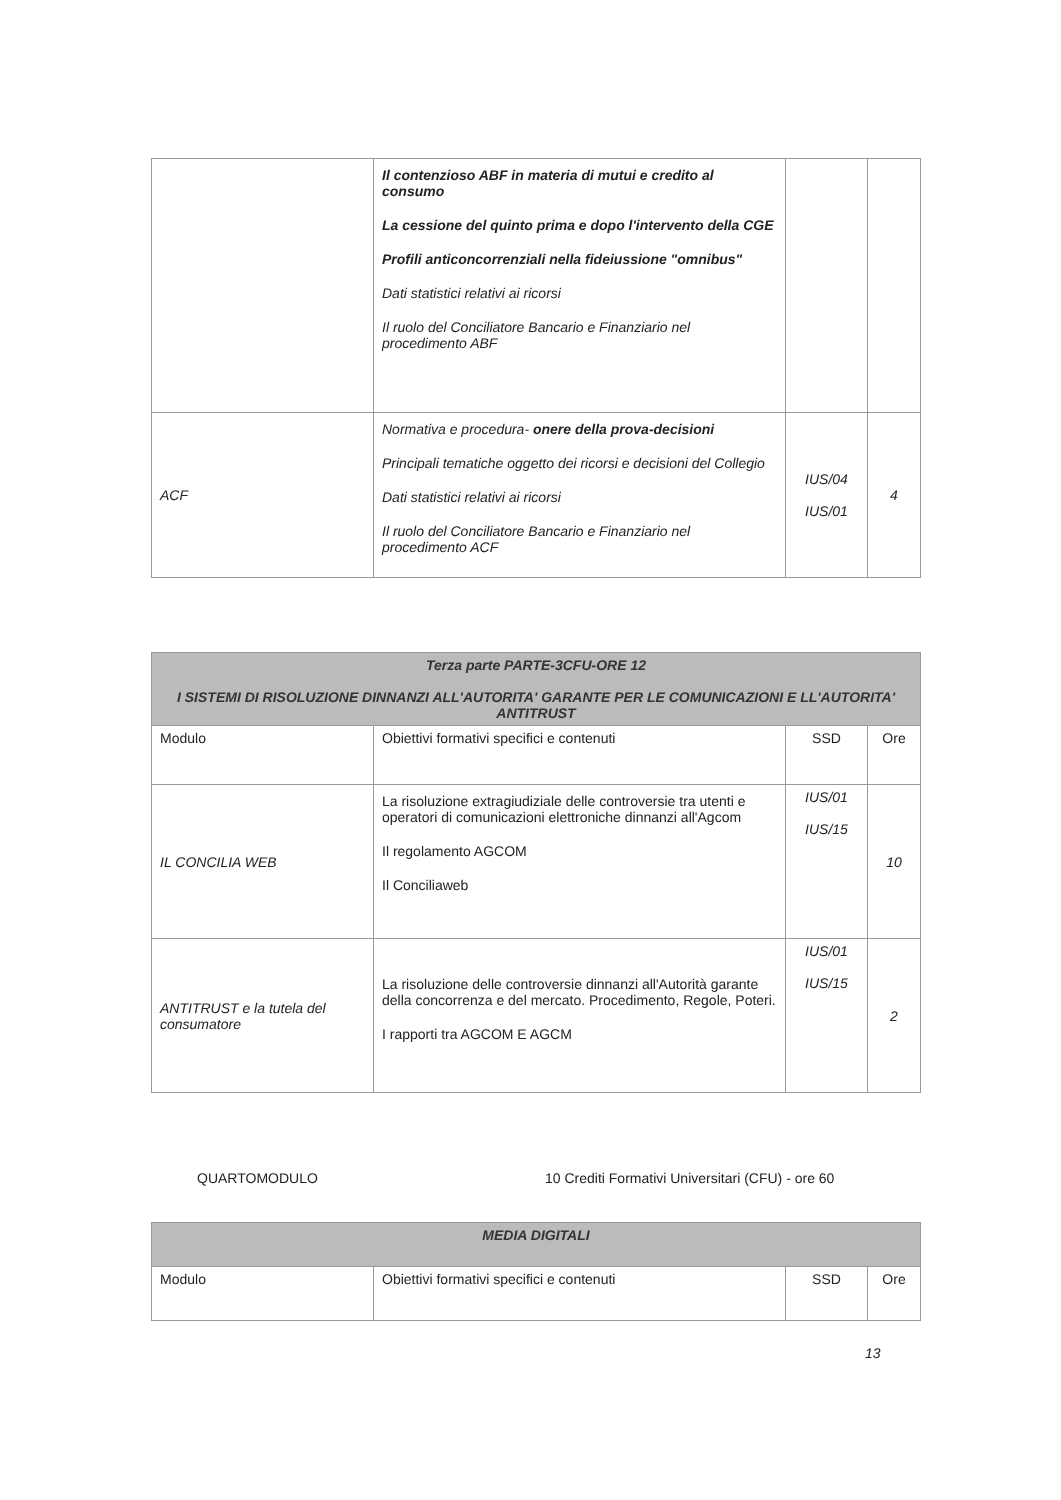| | Il contenzioso ABF in materia di mutui e credito al consumo La cessione del quinto prima e dopo l'intervento della CGE Profili anticoncorrenziali nella fideiussione "omnibus" Dati statistici relativi ai ricorsi Il ruolo del Conciliatore Bancario e Finanziario nel procedimento ABF | | |
| ACF | Normativa e procedura- onere della prova-decisioni Principali tematiche oggetto dei ricorsi e decisioni del Collegio Dati statistici relativi ai ricorsi Il ruolo del Conciliatore Bancario e Finanziario nel procedimento ACF | IUS/04 IUS/01 | 4 |
| Terza parte PARTE-3CFU-ORE 12 I SISTEMI DI RISOLUZIONE DINNANZI ALL'AUTORITA' GARANTE PER LE COMUNICAZIONI E LL'AUTORITA' ANTITRUST | | | |
| --- | --- | --- | --- |
| Modulo | Obiettivi formativi specifici e contenuti | SSD | Ore |
| IL CONCILIA WEB | La risoluzione extragiudiziale delle controversie tra utenti e operatori di comunicazioni elettroniche dinnanzi all'Agcom Il regolamento AGCOM Il Conciliaweb | IUS/01 IUS/15 | 10 |
| ANTITRUST e la tutela del consumatore | La risoluzione delle controversie dinnanzi all'Autorità garante della concorrenza e del mercato. Procedimento, Regole, Poteri. I rapporti tra AGCOM E AGCM | IUS/01 IUS/15 | 2 |
QUARTOMODULO
10 Crediti Formativi Universitari (CFU) - ore 60
| MEDIA DIGITALI | | | |
| --- | --- | --- | --- |
| Modulo | Obiettivi formativi specifici e contenuti | SSD | Ore |
13